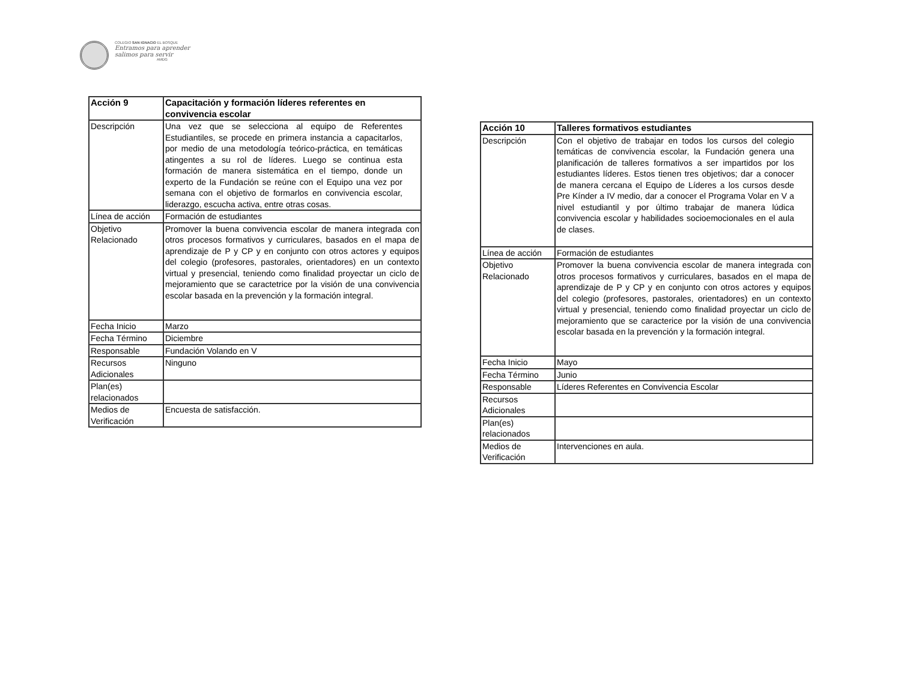COLEGIO SAN IGNACIO EL BOSQUE
Entramos para aprender
salimos para servir
AMDG
| Acción 9 | Capacitación y formación líderes referentes en convivencia escolar |
| Descripción | Una vez que se selecciona al equipo de Referentes Estudiantiles, se procede en primera instancia a capacitarlos, por medio de una metodología teórico-práctica, en temáticas atingentes a su rol de líderes. Luego se continua esta formación de manera sistemática en el tiempo, donde un experto de la Fundación se reúne con el Equipo una vez por semana con el objetivo de formarlos en convivencia escolar, liderazgo, escucha activa, entre otras cosas. |
| Línea de acción | Formación de estudiantes |
| Objetivo Relacionado | Promover la buena convivencia escolar de manera integrada con otros procesos formativos y curriculares, basados en el mapa de aprendizaje de P y CP y en conjunto con otros actores y equipos del colegio (profesores, pastorales, orientadores) en un contexto virtual y presencial, teniendo como finalidad proyectar un ciclo de mejoramiento que se caractetrice por la visión de una convivencia escolar basada en la prevención y la formación integral. |
| Fecha Inicio | Marzo |
| Fecha Término | Diciembre |
| Responsable | Fundación Volando en V |
| Recursos Adicionales | Ninguno |
| Plan(es) relacionados | |
| Medios de Verificación | Encuesta de satisfacción. |
| Acción 10 | Talleres formativos estudiantes |
| Descripción | Con el objetivo de trabajar en todos los cursos del colegio temáticas de convivencia escolar, la Fundación genera una planificación de talleres formativos a ser impartidos por los estudiantes líderes. Estos tienen tres objetivos; dar a conocer de manera cercana el Equipo de Líderes a los cursos desde Pre Kínder a IV medio, dar a conocer el Programa Volar en V a nivel estudiantil y por último trabajar de manera lúdica convivencia escolar y habilidades socioemocionales en el aula de clases. |
| Línea de acción | Formación de estudiantes |
| Objetivo Relacionado | Promover la buena convivencia escolar de manera integrada con otros procesos formativos y curriculares, basados en el mapa de aprendizaje de P y CP y en conjunto con otros actores y equipos del colegio (profesores, pastorales, orientadores) en un contexto virtual y presencial, teniendo como finalidad proyectar un ciclo de mejoramiento que se caracterice por la visión de una convivencia escolar basada en la prevención y la formación integral. |
| Fecha Inicio | Mayo |
| Fecha Término | Junio |
| Responsable | Líderes Referentes en Convivencia Escolar |
| Recursos Adicionales | |
| Plan(es) relacionados | |
| Medios de Verificación | Intervenciones en aula. |